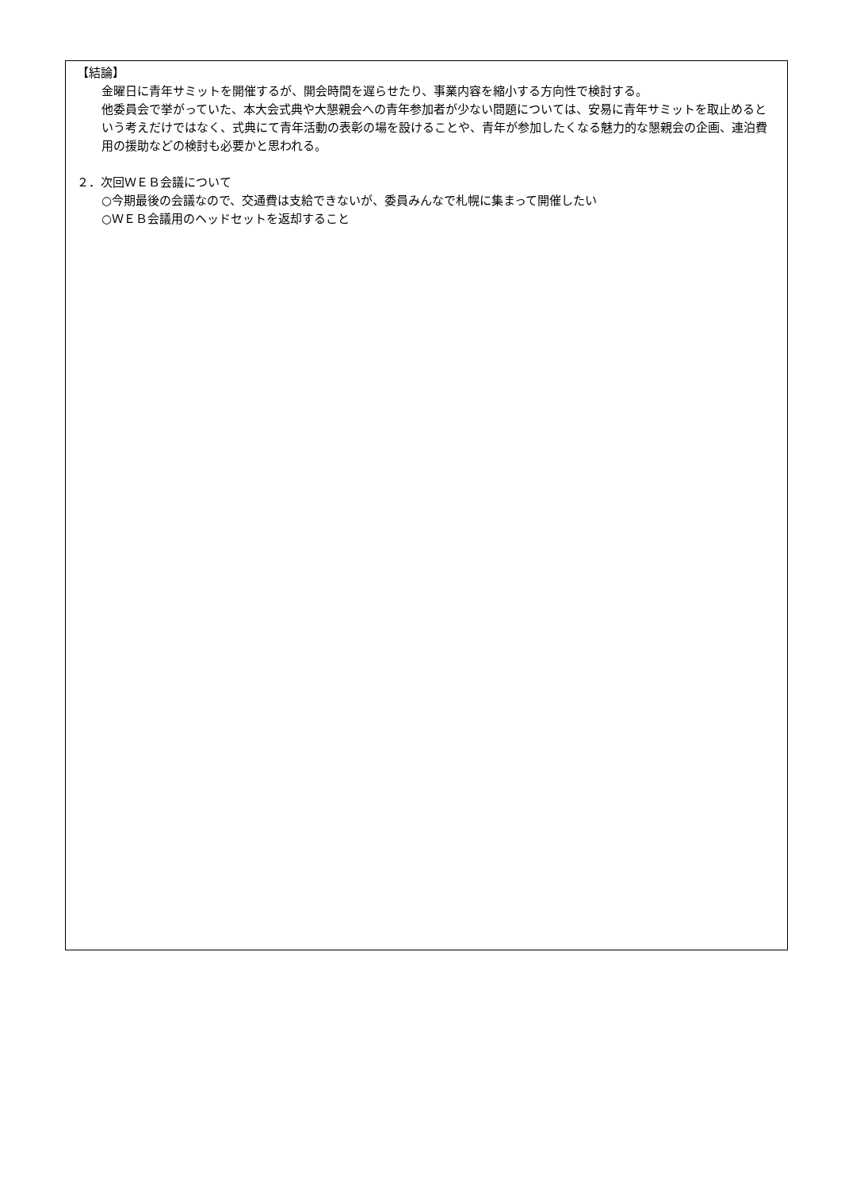【結論】
金曜日に青年サミットを開催するが、開会時間を遅らせたり、事業内容を縮小する方向性で検討する。
他委員会で挙がっていた、本大会式典や大懇親会への青年参加者が少ない問題については、安易に青年サミットを取止めるという考えだけではなく、式典にて青年活動の表彰の場を設けることや、青年が参加したくなる魅力的な懇親会の企画、連泊費用の援助などの検討も必要かと思われる。
２．次回ＷＥＢ会議について
○今期最後の会議なので、交通費は支給できないが、委員みんなで札幌に集まって開催したい
○ＷＥＢ会議用のヘッドセットを返却すること